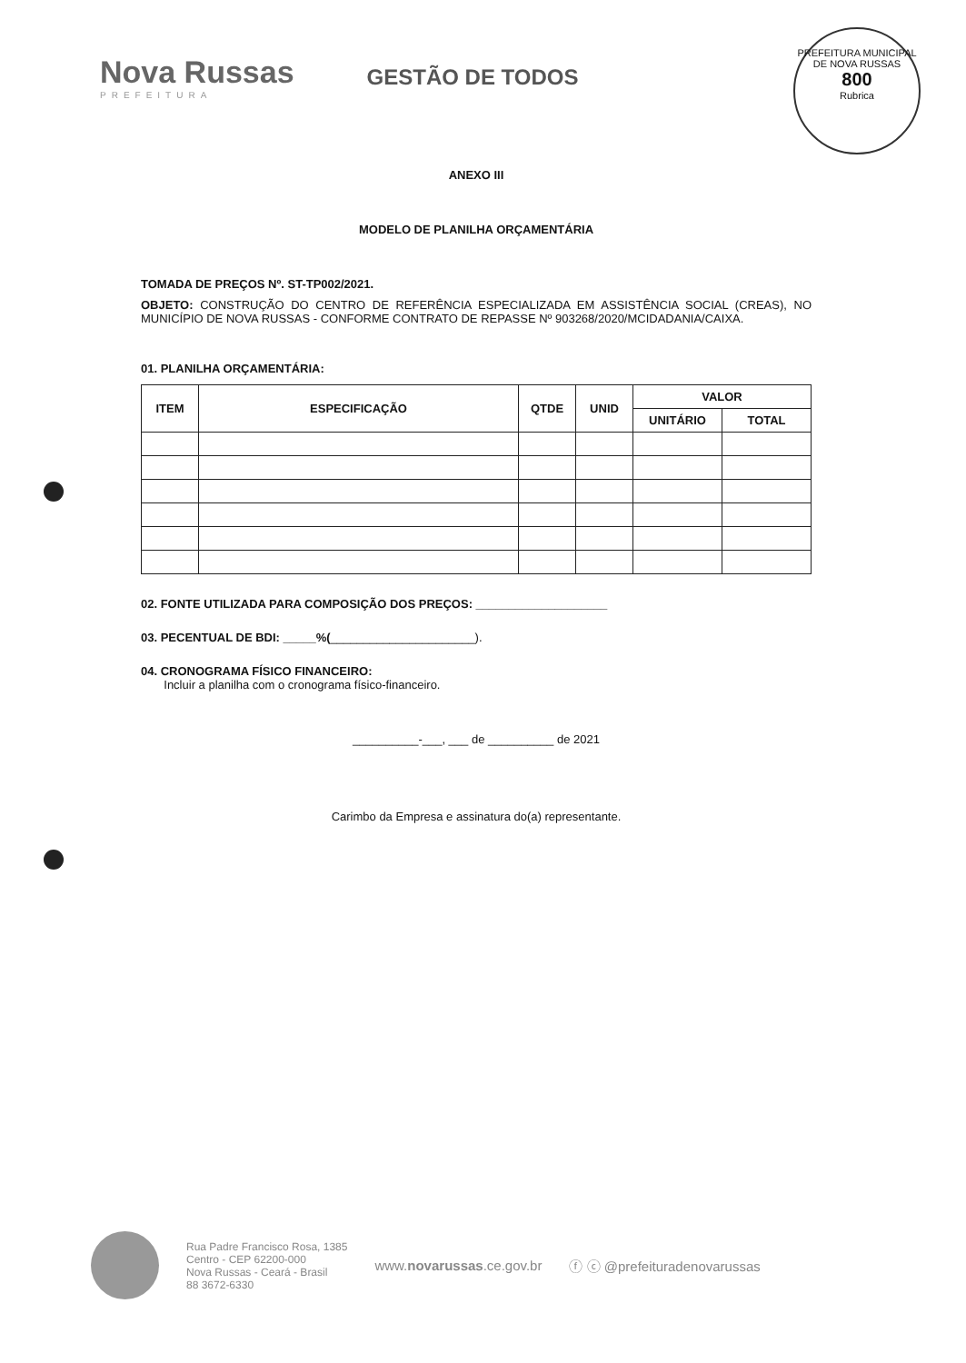Nova Russas
PREFEITURA
GESTÃO DE TODOS
PREFEITURA MUNICIPAL DE NOVA RUSSAS
800
Rubrica
ANEXO III
MODELO DE PLANILHA ORÇAMENTÁRIA
TOMADA DE PREÇOS Nº. ST-TP002/2021.
OBJETO: CONSTRUÇÃO DO CENTRO DE REFERÊNCIA ESPECIALIZADA EM ASSISTÊNCIA SOCIAL (CREAS), NO MUNICÍPIO DE NOVA RUSSAS - CONFORME CONTRATO DE REPASSE Nº 903268/2020/MCIDADANIA/CAIXA.
01. PLANILHA ORÇAMENTÁRIA:
| ITEM | ESPECIFICAÇÃO | QTDE | UNID | VALOR | |
| --- | --- | --- | --- | --- | --- |
| | | | | UNITÁRIO | TOTAL |
02. FONTE UTILIZADA PARA COMPOSIÇÃO DOS PREÇOS: ____________________
03. PECENTUAL DE BDI: _____%(______________________).
04. CRONOGRAMA FÍSICO FINANCEIRO:
Incluir a planilha com o cronograma físico-financeiro.
__________-___, ___ de __________ de 2021
Carimbo da Empresa e assinatura do(a) representante.
Rua Padre Francisco Rosa, 1385
Centro - CEP 62200-000
Nova Russas - Ceará - Brasil
88 3672-6330
www.novarussas.ce.gov.br ⓕ ⓒ @prefeituradenovarussas